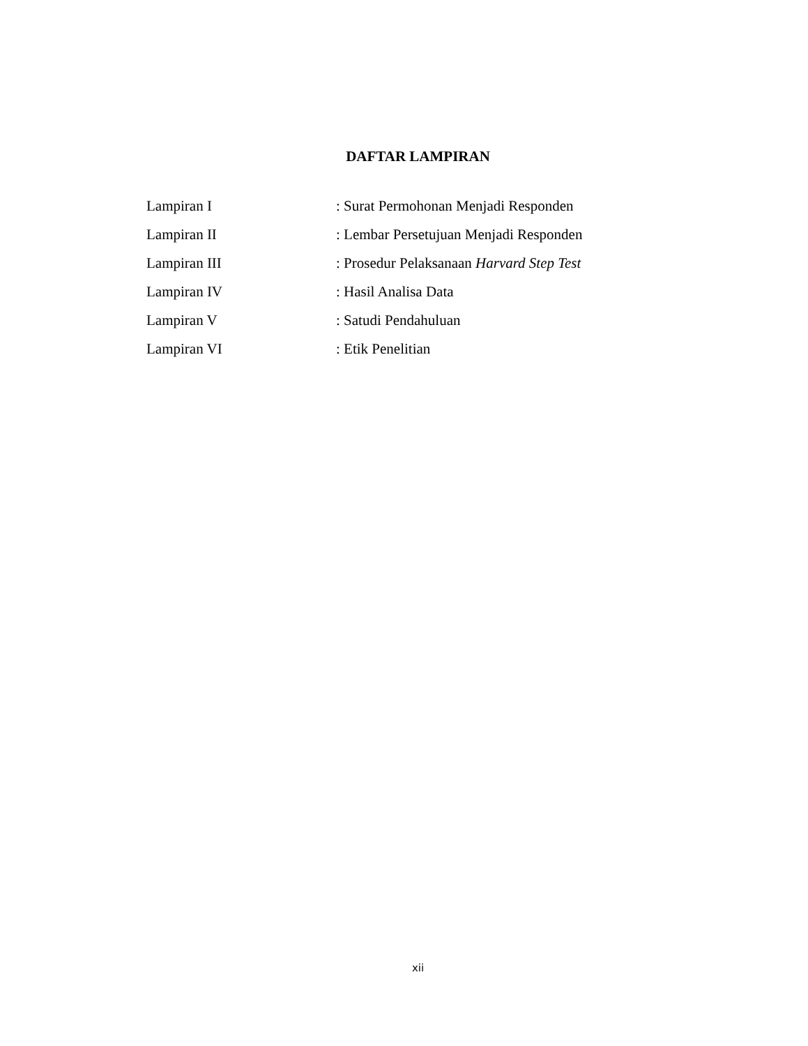DAFTAR LAMPIRAN
| Lampiran I | : Surat Permohonan Menjadi Responden |
| Lampiran II | : Lembar Persetujuan Menjadi Responden |
| Lampiran III | : Prosedur Pelaksanaan Harvard Step Test |
| Lampiran IV | : Hasil Analisa Data |
| Lampiran V | : Satudi Pendahuluan |
| Lampiran VI | : Etik Penelitian |
xii